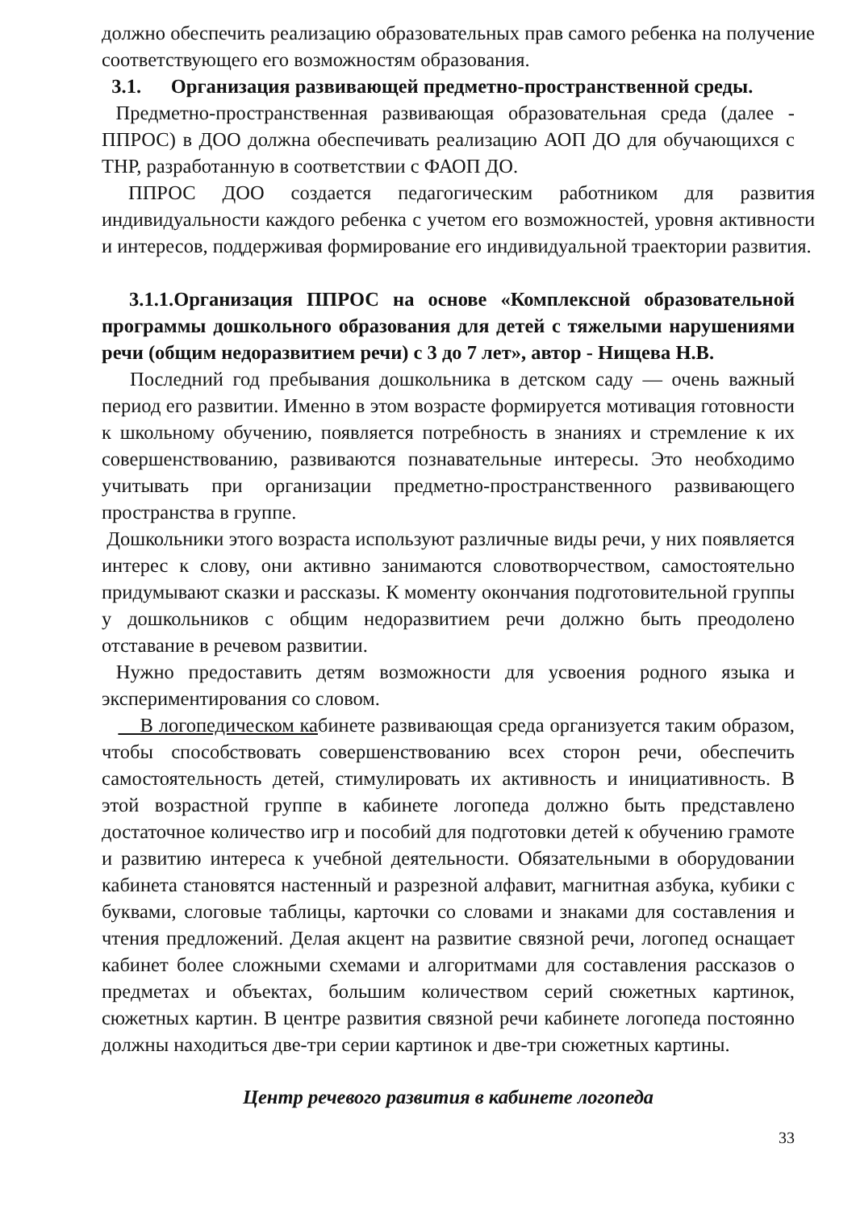должно обеспечить реализацию образовательных прав самого ребенка на получение соответствующего его возможностям образования.
3.1. Организация развивающей предметно-пространственной среды.
Предметно-пространственная развивающая образовательная среда (далее - ППРОС) в ДОО должна обеспечивать реализацию АОП ДО для обучающихся с ТНР, разработанную в соответствии с ФАОП ДО.
ППРОС ДОО создается педагогическим работником для развития индивидуальности каждого ребенка с учетом его возможностей, уровня активности и интересов, поддерживая формирование его индивидуальной траектории развития.
3.1.1.Организация ППРОС на основе «Комплексной образовательной программы дошкольного образования для детей с тяжелыми нарушениями речи (общим недоразвитием речи) с 3 до 7 лет», автор - Нищева Н.В.
Последний год пребывания дошкольника в детском саду — очень важный период его развитии. Именно в этом возрасте формируется мотивация готовности к школьному обучению, появляется потребность в знаниях и стремление к их совершенствованию, развиваются познавательные интересы. Это необходимо учитывать при организации предметно-пространственного развивающего пространства в группе.
Дошкольники этого возраста используют различные виды речи, у них появляется интерес к слову, они активно занимаются словотворчеством, самостоятельно придумывают сказки и рассказы. К моменту окончания подготовительной группы у дошкольников с общим недоразвитием речи должно быть преодолено отставание в речевом развитии.
Нужно предоставить детям возможности для усвоения родного языка и экспериментирования со словом.
В логопедическом кабинете развивающая среда организуется таким образом, чтобы способствовать совершенствованию всех сторон речи, обеспечить самостоятельность детей, стимулировать их активность и инициативность. В этой возрастной группе в кабинете логопеда должно быть представлено достаточное количество игр и пособий для подготовки детей к обучению грамоте и развитию интереса к учебной деятельности. Обязательными в оборудовании кабинета становятся настенный и разрезной алфавит, магнитная азбука, кубики с буквами, слоговые таблицы, карточки со словами и знаками для составления и чтения предложений. Делая акцент на развитие связной речи, логопед оснащает кабинет более сложными схемами и алгоритмами для составления рассказов о предметах и объектах, большим количеством серий сюжетных картинок, сюжетных картин. В центре развития связной речи кабинете логопеда постоянно должны находиться две-три серии картинок и две-три сюжетных картины.
Центр речевого развития в кабинете логопеда
33